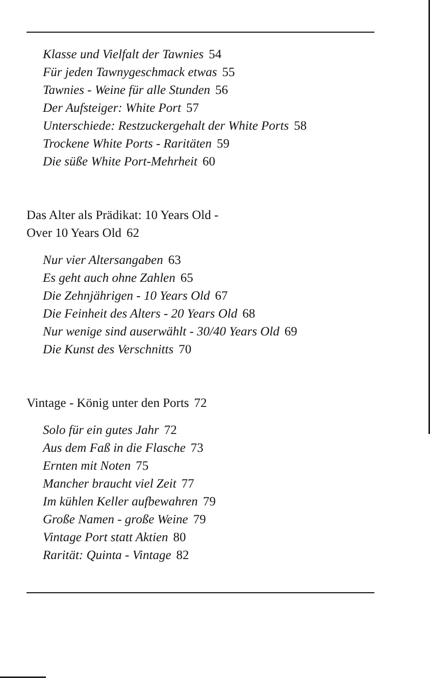Klasse und Vielfalt der Tawnies 54
Für jeden Tawnygeschmack etwas 55
Tawnies - Weine für alle Stunden 56
Der Aufsteiger: White Port 57
Unterschiede: Restzuckergehalt der White Ports 58
Trockene White Ports - Raritäten 59
Die süße White Port-Mehrheit 60
Das Alter als Prädikat: 10 Years Old -
Over 10 Years Old 62
Nur vier Altersangaben 63
Es geht auch ohne Zahlen 65
Die Zehnjährigen - 10 Years Old 67
Die Feinheit des Alters - 20 Years Old 68
Nur wenige sind auserwählt - 30/40 Years Old 69
Die Kunst des Verschnitts 70
Vintage - König unter den Ports 72
Solo für ein gutes Jahr 72
Aus dem Faß in die Flasche 73
Ernten mit Noten 75
Mancher braucht viel Zeit 77
Im kühlen Keller aufbewahren 79
Große Namen - große Weine 79
Vintage Port statt Aktien 80
Rarität: Quinta - Vintage 82